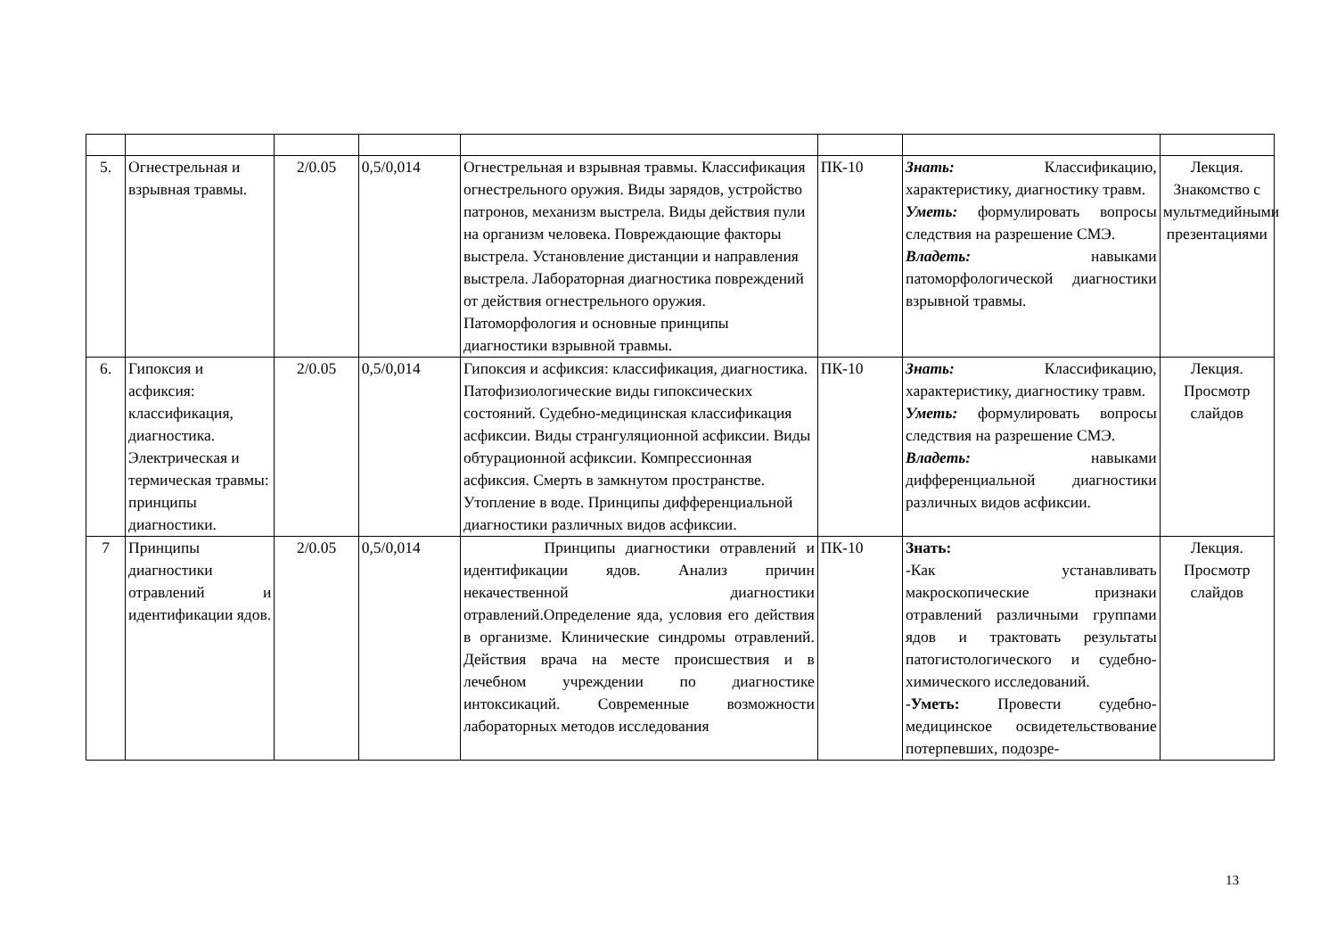| 5. | Огнестрельная и взрывная травмы. | 2/0.05 | 0,5/0,014 | Огнестрельная и взрывная травмы. Классификация огнестрельного оружия. Виды зарядов, устройство патронов, механизм выстрела. Виды действия пули на организм человека. Повреждающие факторы выстрела. Установление дистанции и направления выстрела. Лабораторная диагностика повреждений от действия огнестрельного оружия. Патоморфология и основные принципы диагностики взрывной травмы. | ПК-10 | Знать: Классификацию, характеристику, диагностику травм. Уметь: формулировать вопросы следствия на разрешение СМЭ. Владеть: навыками патоморфологической диагностики взрывной травмы. | Лекция. Знакомство с мультмедийными презентациями |
| 6. | Гипоксия и асфиксия: классификация, диагностика. Электрическая и термическая травмы: принципы диагностики. | 2/0.05 | 0,5/0,014 | Гипоксия и асфиксия: классификация, диагностика. Патофизиологические виды гипоксических состояний. Судебно-медицинская классификация асфиксии. Виды странгуляционной асфиксии. Виды обтурационной асфиксии. Компрессионная асфиксия. Смерть в замкнутом пространстве. Утопление в воде. Принципы дифференциальной диагностики различных видов асфиксии. | ПК-10 | Знать: Классификацию, характеристику, диагностику травм. Уметь: формулировать вопросы следствия на разрешение СМЭ. Владеть: навыками дифференциальной диагностики различных видов асфиксии. | Лекция. Просмотр слайдов |
| 7 | Принципы диагностики отравлений и идентификации ядов. | 2/0.05 | 0,5/0,014 | Принципы диагностики отравлений и идентификации ядов. Анализ причин некачественной диагностики отравлений.Определение яда, условия его действия в организме. Клинические синдромы отравлений. Действия врача на месте происшествия и в лечебном учреждении по диагностике интоксикаций. Современные возможности лабораторных методов исследования | ПК-10 | Знать: -Как устанавливать макроскопические признаки отравлений различными группами ядов и трактовать результаты патогистологического и судебно-химического исследований. - Уметь: Провести судебно-медицинское освидетельствование потерпевших, подозре- | Лекция. Просмотр слайдов |
13